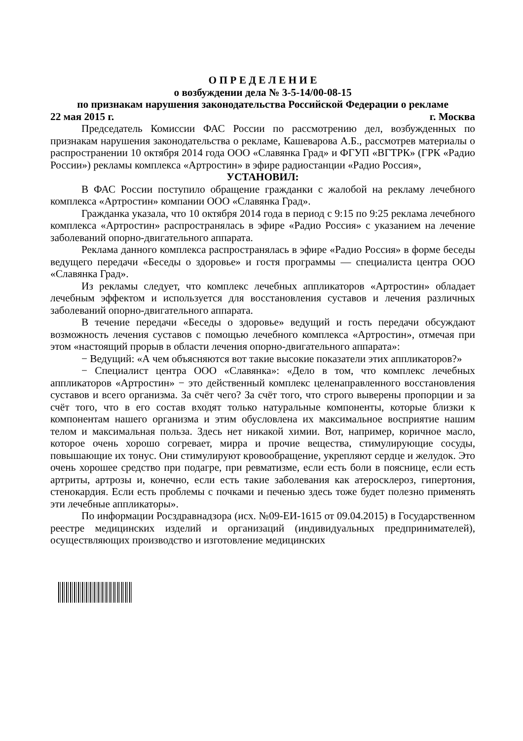О П Р Е Д Е Л Е Н И Е
о возбуждении дела № 3-5-14/00-08-15
по признакам нарушения законодательства Российской Федерации о рекламе
22 мая 2015 г. г. Москва
Председатель Комиссии ФАС России по рассмотрению дел, возбужденных по признакам нарушения законодательства о рекламе, Кашеварова А.Б., рассмотрев материалы о распространении 10 октября 2014 года ООО «Славянка Град» и ФГУП «ВГТРК» (ГРК «Радио России») рекламы комплекса «Артростин» в эфире радиостанции «Радио Россия»,
УСТАНОВИЛ:
В ФАС России поступило обращение гражданки с жалобой на рекламу лечебного комплекса «Артростин» компании ООО «Славянка Град».
Гражданка указала, что 10 октября 2014 года в период с 9:15 по 9:25 реклама лечебного комплекса «Артростин» распространялась в эфире «Радио Россия» с указанием на лечение заболеваний опорно-двигательного аппарата.
Реклама данного комплекса распространялась в эфире «Радио Россия» в форме беседы ведущего передачи «Беседы о здоровье» и гостя программы — специалиста центра ООО «Славянка Град».
Из рекламы следует, что комплекс лечебных аппликаторов «Артростин» обладает лечебным эффектом и используется для восстановления суставов и лечения различных заболеваний опорно-двигательного аппарата.
В течение передачи «Беседы о здоровье» ведущий и гость передачи обсуждают возможность лечения суставов с помощью лечебного комплекса «Артростин», отмечая при этом «настоящий прорыв в области лечения опорно-двигательного аппарата»:
− Ведущий: «А чем объясняются вот такие высокие показатели этих аппликаторов?»
− Специалист центра ООО «Славянка»: «Дело в том, что комплекс лечебных аппликаторов «Артростин» − это действенный комплекс целенаправленного восстановления суставов и всего организма. За счёт чего? За счёт того, что строго выверены пропорции и за счёт того, что в его состав входят только натуральные компоненты, которые близки к компонентам нашего организма и этим обусловлена их максимальное восприятие нашим телом и максимальная польза. Здесь нет никакой химии. Вот, например, коричное масло, которое очень хорошо согревает, мирра и прочие вещества, стимулирующие сосуды, повышающие их тонус. Они стимулируют кровообращение, укрепляют сердце и желудок. Это очень хорошее средство при подагре, при ревматизме, если есть боли в пояснице, если есть артриты, артрозы и, конечно, если есть такие заболевания как атеросклероз, гипертония, стенокардия. Если есть проблемы с почками и печенью здесь тоже будет полезно применять эти лечебные аппликаторы».
По информации Росздравнадзора (исх. №09-ЕИ-1615 от 09.04.2015) в Государственном реестре медицинских изделий и организаций (индивидуальных предпринимателей), осуществляющих производство и изготовление медицинских